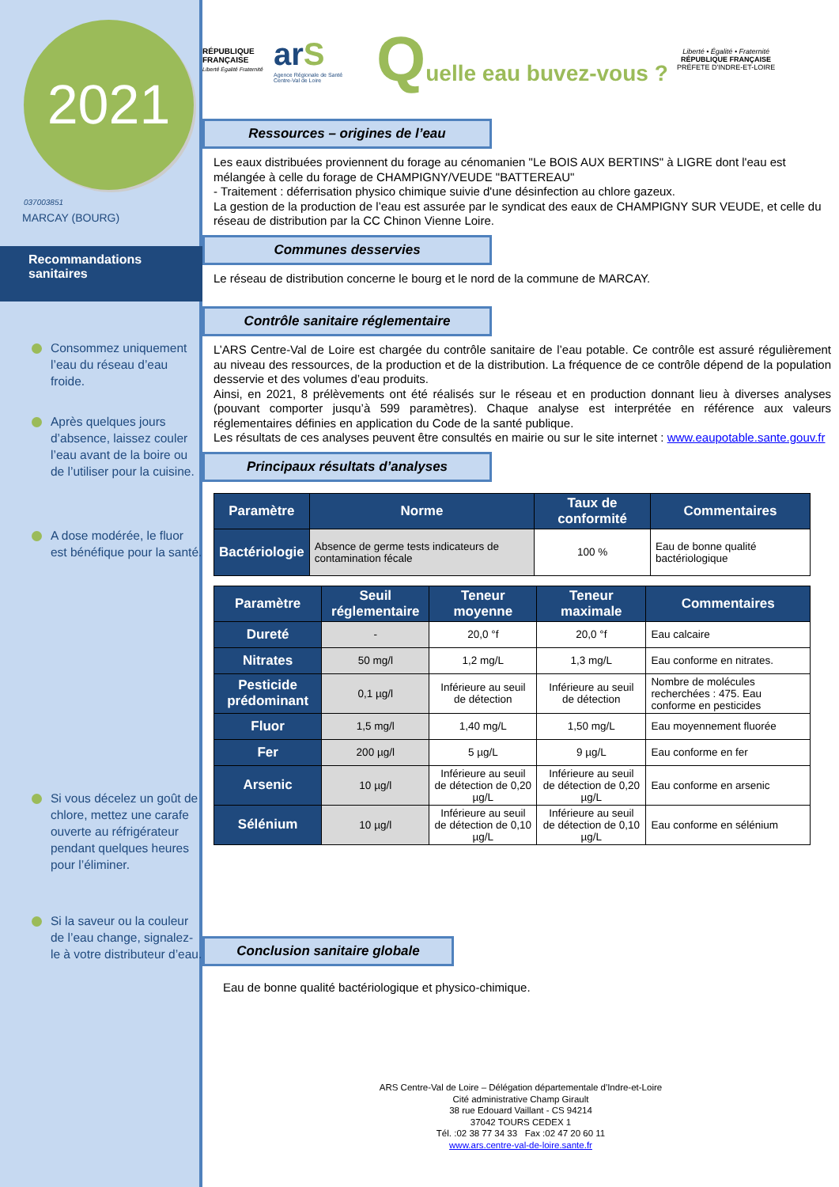2021
037003851
MARCAY (BOURG)
Recommandations
sanitaires
Consommez uniquement l’eau du réseau d’eau froide.
Après quelques jours d’absence, laissez couler l’eau avant de la boire ou de l’utiliser pour la cuisine.
A dose modérée, le fluor est bénéfique pour la santé.
Si vous décelez un goût de chlore, mettez une carafe ouverte au réfrigérateur pendant quelques heures pour l’éliminer.
Si la saveur ou la couleur de l’eau change, signalez-le à votre distributeur d’eau.
RÉPUBLIQUE FRANÇAISE
Liberté Égalité Fraternité
arS
Agence Régionale de Santé
Centre-Val de Loire
Quelle eau buvez-vous ?
Liberté • Égalité • Fraternité
RÉPUBLIQUE FRANÇAISE
PRÉFETE D'INDRE-ET-LOIRE
Ressources – origines de l’eau
Les eaux distribuées proviennent du forage au cénomanien "Le BOIS AUX BERTINS" à LIGRE dont l'eau est mélangée à celle du forage de CHAMPIGNY/VEUDE "BATTEREAU"
- Traitement : déferrisation physico chimique suivie d'une désinfection au chlore gazeux.
La gestion de la production de l’eau est assurée par le syndicat des eaux de CHAMPIGNY SUR VEUDE, et celle du réseau de distribution par la CC Chinon Vienne Loire.
Communes desservies
Le réseau de distribution concerne le bourg et le nord de la commune de MARCAY.
Contrôle sanitaire réglementaire
L’ARS Centre-Val de Loire est chargée du contrôle sanitaire de l’eau potable. Ce contrôle est assuré régulièrement au niveau des ressources, de la production et de la distribution. La fréquence de ce contrôle dépend de la population desservie et des volumes d’eau produits.
Ainsi, en 2021, 8 prélèvements ont été réalisés sur le réseau et en production donnant lieu à diverses analyses (pouvant comporter jusqu’à 599 paramètres). Chaque analyse est interprétée en référence aux valeurs réglementaires définies en application du Code de la santé publique.
Les résultats de ces analyses peuvent être consultés en mairie ou sur le site internet : www.eaupotable.sante.gouv.fr
Principaux résultats d’analyses
| Paramètre | Norme | Taux de conformité | Commentaires |
| --- | --- | --- | --- |
| Bactériologie | Absence de germe tests indicateurs de contamination fécale | 100 % | Eau de bonne qualité bactériologique |
| Paramètre | Seuil réglementaire | Teneur moyenne | Teneur maximale | Commentaires |
| --- | --- | --- | --- | --- |
| Dureté | - | 20,0 °f | 20,0 °f | Eau calcaire |
| Nitrates | 50 mg/l | 1,2 mg/L | 1,3 mg/L | Eau conforme en nitrates. |
| Pesticide prédominant | 0,1 µg/l | Inférieure au seuil de détection | Inférieure au seuil de détection | Nombre de molécules recherchées : 475. Eau conforme en pesticides |
| Fluor | 1,5 mg/l | 1,40 mg/L | 1,50 mg/L | Eau moyennement fluorée |
| Fer | 200 µg/l | 5 µg/L | 9 µg/L | Eau conforme en fer |
| Arsenic | 10 µg/l | Inférieure au seuil de détection de 0,20 µg/L | Inférieure au seuil de détection de 0,20 µg/L | Eau conforme en arsenic |
| Sélénium | 10 µg/l | Inférieure au seuil de détection de 0,10 µg/L | Inférieure au seuil de détection de 0,10 µg/L | Eau conforme en sélénium |
Conclusion sanitaire globale
Eau de bonne qualité bactériologique et physico-chimique.
ARS Centre-Val de Loire – Délégation départementale d'Indre-et-Loire
Cité administrative Champ Girault
38 rue Edouard Vaillant - CS 94214
37042 TOURS CEDEX 1
Tél. :02 38 77 34 33 Fax :02 47 20 60 11
www.ars.centre-val-de-loire.sante.fr